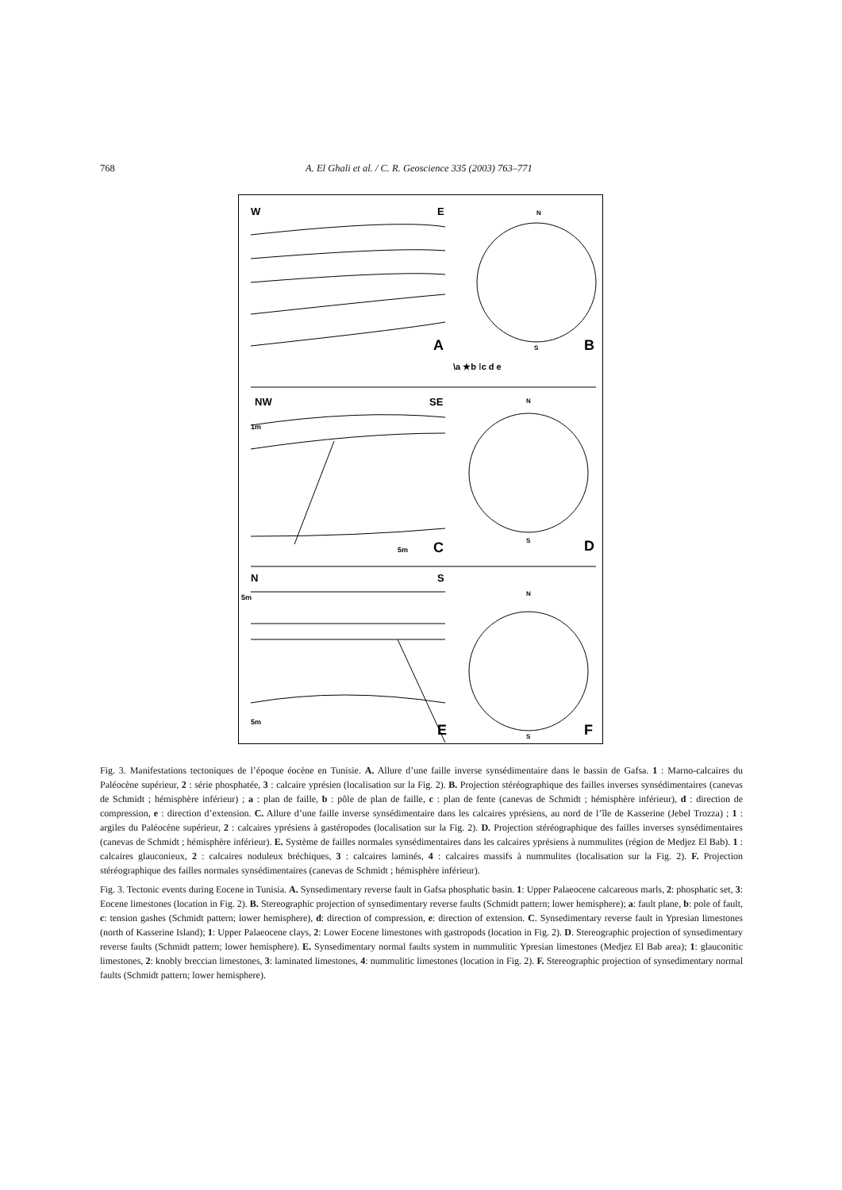768 A. El Ghali et al. / C. R. Geoscience 335 (2003) 763–771
W
E
A
N
S
B
\a ★b ⁞c d e
NW
SE
1m
C
5m
N
S
D
N
S
5m
5m
E
N
S
F
Fig. 3. Manifestations tectoniques de l’époque éocène en Tunisie. A. Allure d’une faille inverse synsédimentaire dans le bassin de Gafsa. 1 : Marno-calcaires du Paléocène supérieur, 2 : série phosphatée, 3 : calcaire yprésien (localisation sur la Fig. 2). B. Projection stéréographique des failles inverses synsédimentaires (canevas de Schmidt ; hémisphère inférieur) ; a : plan de faille, b : pôle de plan de faille, c : plan de fente (canevas de Schmidt ; hémisphère inférieur), d : direction de compression, e : direction d’extension. C. Allure d’une faille inverse synsédimentaire dans les calcaires yprésiens, au nord de l’île de Kasserine (Jebel Trozza) ; 1 : argiles du Paléocène supérieur, 2 : calcaires yprésiens à gastéropodes (localisation sur la Fig. 2). D. Projection stéréographique des failles inverses synsédimentaires (canevas de Schmidt ; hémisphère inférieur). E. Système de failles normales synsédimentaires dans les calcaires yprésiens à nummulites (région de Medjez El Bab). 1 : calcaires glauconieux, 2 : calcaires noduleux bréchiques, 3 : calcaires laminés, 4 : calcaires massifs à nummulites (localisation sur la Fig. 2). F. Projection stéréographique des failles normales synsédimentaires (canevas de Schmidt ; hémisphère inférieur).
Fig. 3. Tectonic events during Eocene in Tunisia. A. Synsedimentary reverse fault in Gafsa phosphatic basin. 1: Upper Palaeocene calcareous marls, 2: phosphatic set, 3: Eocene limestones (location in Fig. 2). B. Stereographic projection of synsedimentary reverse faults (Schmidt pattern; lower hemisphere); a: fault plane, b: pole of fault, c: tension gashes (Schmidt pattern; lower hemisphere), d: direction of compression, e: direction of extension. C. Synsedimentary reverse fault in Ypresian limestones (north of Kasserine Island); 1: Upper Palaeocene clays, 2: Lower Eocene limestones with gastropods (location in Fig. 2). D. Stereographic projection of synsedimentary reverse faults (Schmidt pattern; lower hemisphere). E. Synsedimentary normal faults system in nummulitic Ypresian limestones (Medjez El Bab area); 1: glauconitic limestones, 2: knobly breccian limestones, 3: laminated limestones, 4: nummulitic limestones (location in Fig. 2). F. Stereographic projection of synsedimentary normal faults (Schmidt pattern; lower hemisphere).